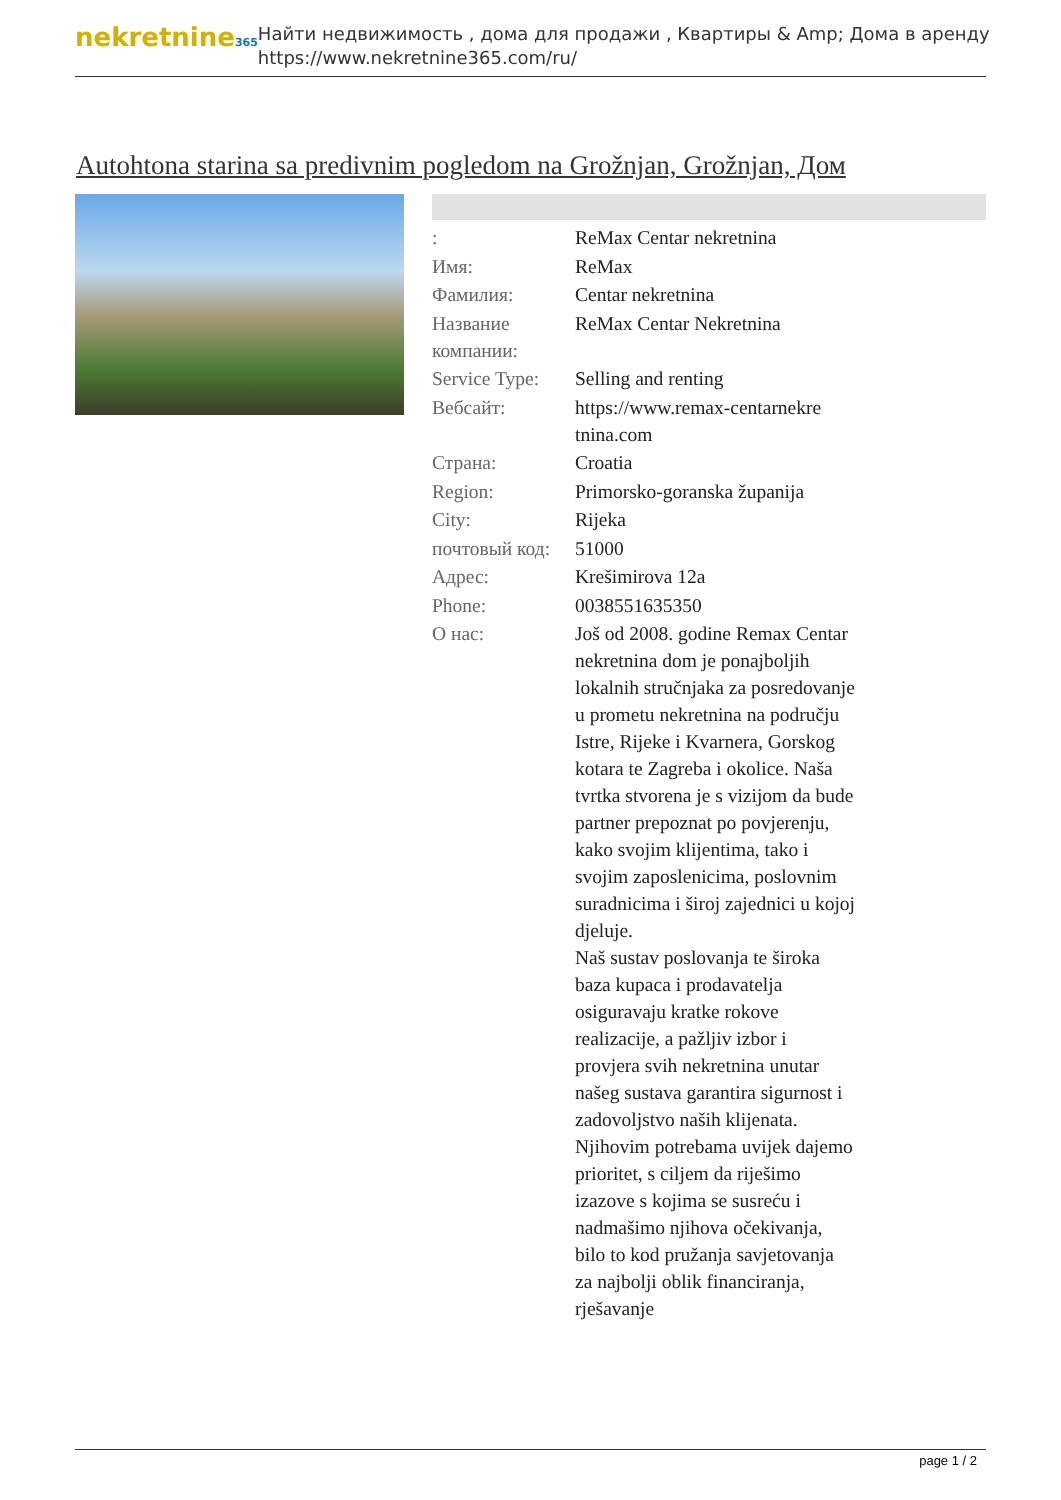nekretnine365
Найти недвижимость , дома для продажи , Квартиры & Amp; Дома в аренду
https://www.nekretnine365.com/ru/
Autohtona starina sa predivnim pogledom na Grožnjan, Grožnjan, Дом
| : | ReMax Centar nekretnina |
| Имя: | ReMax |
| Фамилия: | Centar nekretnina |
| Название компании: | ReMax Centar Nekretnina |
| Service Type: | Selling and renting |
| Вебсайт: | https://www.remax-centarnekre tnina.com |
| Страна: | Croatia |
| Region: | Primorsko-goranska županija |
| City: | Rijeka |
| почтовый код: | 51000 |
| Адрес: | Krešimirova 12a |
| Phone: | 0038551635350 |
| О нас: | Još od 2008. godine Remax Centar nekretnina dom je ponajboljih lokalnih stručnjaka za posredovanje u prometu nekretnina na području Istre, Rijeke i Kvarnera, Gorskog kotara te Zagreba i okolice. Naša tvrtka stvorena je s vizijom da bude partner prepoznat po povjerenju, kako svojim klijentima, tako i svojim zaposlenicima, poslovnim suradnicima i široj zajednici u kojoj djeluje. Naš sustav poslovanja te široka baza kupaca i prodavatelja osiguravaju kratke rokove realizacije, a pažljiv izbor i provjera svih nekretnina unutar našeg sustava garantira sigurnost i zadovoljstvo naših klijenata. Njihovim potrebama uvijek dajemo prioritet, s ciljem da riješimo izazove s kojima se susreću i nadmašimo njihova očekivanja, bilo to kod pružanja savjetovanja za najbolji oblik financiranja, rješavanje |
page 1 / 2